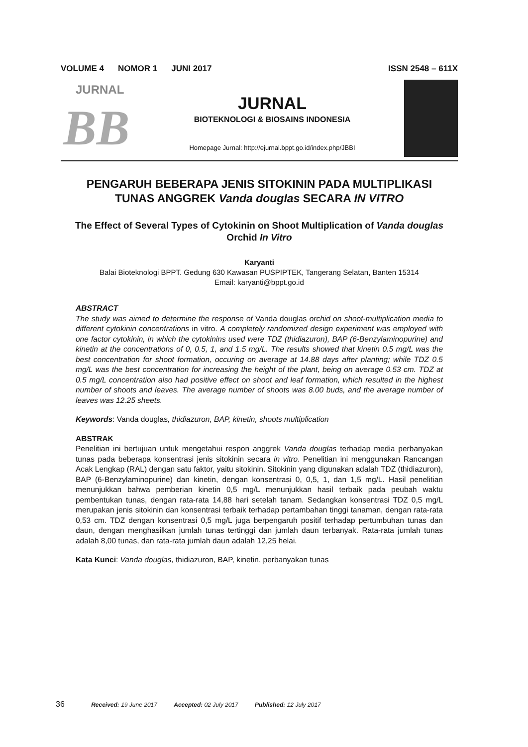VOLUME 4 NOMOR 1 JUNI 2017 ISSN 2548 – 611X
JURNAL
BB
JURNAL
BIOTEKNOLOGI & BIOSAINS INDONESIA
Homepage Jurnal: http://ejurnal.bppt.go.id/index.php/JBBI
PENGARUH BEBERAPA JENIS SITOKININ PADA MULTIPLIKASI
TUNAS ANGGREK Vanda douglas SECARA IN VITRO
The Effect of Several Types of Cytokinin on Shoot Multiplication of Vanda douglas Orchid In Vitro
Karyanti
Balai Bioteknologi BPPT. Gedung 630 Kawasan PUSPIPTEK, Tangerang Selatan, Banten 15314
Email: karyanti@bppt.go.id
ABSTRACT
The study was aimed to determine the response of Vanda douglas orchid on shoot-multiplication media to different cytokinin concentrations in vitro. A completely randomized design experiment was employed with one factor cytokinin, in which the cytokinins used were TDZ (thidiazuron), BAP (6-Benzylaminopurine) and kinetin at the concentrations of 0, 0.5, 1, and 1.5 mg/L. The results showed that kinetin 0.5 mg/L was the best concentration for shoot formation, occuring on average at 14.88 days after planting; while TDZ 0.5 mg/L was the best concentration for increasing the height of the plant, being on average 0.53 cm. TDZ at 0.5 mg/L concentration also had positive effect on shoot and leaf formation, which resulted in the highest number of shoots and leaves. The average number of shoots was 8.00 buds, and the average number of leaves was 12.25 sheets.
Keywords: Vanda douglas, thidiazuron, BAP, kinetin, shoots multiplication
ABSTRAK
Penelitian ini bertujuan untuk mengetahui respon anggrek Vanda douglas terhadap media perbanyakan tunas pada beberapa konsentrasi jenis sitokinin secara in vitro. Penelitian ini menggunakan Rancangan Acak Lengkap (RAL) dengan satu faktor, yaitu sitokinin. Sitokinin yang digunakan adalah TDZ (thidiazuron), BAP (6-Benzylaminopurine) dan kinetin, dengan konsentrasi 0, 0,5, 1, dan 1,5 mg/L. Hasil penelitian menunjukkan bahwa pemberian kinetin 0,5 mg/L menunjukkan hasil terbaik pada peubah waktu pembentukan tunas, dengan rata-rata 14,88 hari setelah tanam. Sedangkan konsentrasi TDZ 0,5 mg/L merupakan jenis sitokinin dan konsentrasi terbaik terhadap pertambahan tinggi tanaman, dengan rata-rata 0,53 cm. TDZ dengan konsentrasi 0,5 mg/L juga berpengaruh positif terhadap pertumbuhan tunas dan daun, dengan menghasilkan jumlah tunas tertinggi dan jumlah daun terbanyak. Rata-rata jumlah tunas adalah 8,00 tunas, dan rata-rata jumlah daun adalah 12,25 helai.
Kata Kunci: Vanda douglas, thidiazuron, BAP, kinetin, perbanyakan tunas
36 Received: 19 June 2017 Accepted: 02 July 2017 Published: 12 July 2017